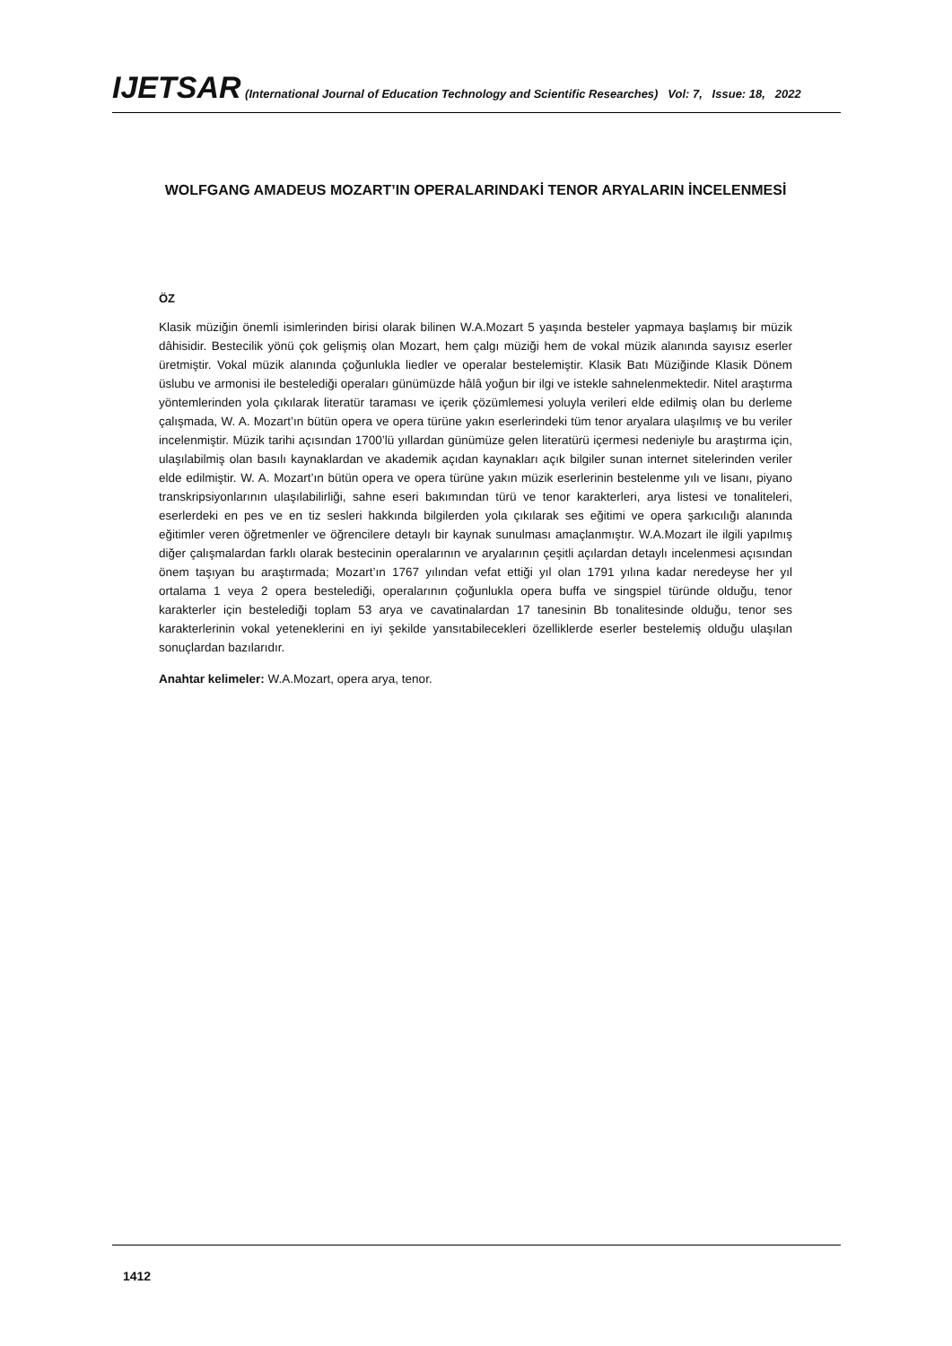IJETSAR (International Journal of Education Technology and Scientific Researches) Vol: 7, Issue: 18, 2022
WOLFGANG AMADEUS MOZART’IN OPERALARINDAKİ TENOR ARYALARIN İNCELENMESİ
ÖZ
Klasik müziğin önemli isimlerinden birisi olarak bilinen W.A.Mozart 5 yaşında besteler yapmaya başlamış bir müzik dâhisidir. Bestecilik yönü çok gelişmiş olan Mozart, hem çalgı müziği hem de vokal müzik alanında sayısız eserler üretmiştir. Vokal müzik alanında çoğunlukla liedler ve operalar bestelemiştir. Klasik Batı Müziğinde Klasik Dönem üslubu ve armonisi ile bestelediği operaları günümüzde hâlâ yoğun bir ilgi ve istekle sahnelenmektedir. Nitel araştırma yöntemlerinden yola çıkılarak literatür taraması ve içerik çözümlemesi yoluyla verileri elde edilmiş olan bu derleme çalışmada, W. A. Mozart’ın bütün opera ve opera türüne yakın eserlerindeki tüm tenor aryalara ulaşılmış ve bu veriler incelenmiştir. Müzik tarihi açısından 1700’lü yıllardan günümüze gelen literatürü içermesi nedeniyle bu araştırma için, ulaşılabilmiş olan basılı kaynaklardan ve akademik açıdan kaynakları açık bilgiler sunan internet sitelerinden veriler elde edilmiştir. W. A. Mozart’ın bütün opera ve opera türüne yakın müzik eserlerinin bestelenme yılı ve lisanı, piyano transkripsiyonlarının ulaşılabilirliği, sahne eseri bakımından türü ve tenor karakterleri, arya listesi ve tonaliteleri, eserlerdeki en pes ve en tiz sesleri hakkında bilgilerden yola çıkılarak ses eğitimi ve opera şarkıcılığı alanında eğitimler veren öğretmenler ve öğrencilere detaylı bir kaynak sunulması amaçlanmıştır. W.A.Mozart ile ilgili yapılmış diğer çalışmalardan farklı olarak bestecinin operalarının ve aryalarının çeşitli açılardan detaylı incelenmesi açısından önem taşıyan bu araştırmada; Mozart’ın 1767 yılından vefat ettiği yıl olan 1791 yılına kadar neredeyse her yıl ortalama 1 veya 2 opera bestelediği, operalarının çoğunlukla opera buffa ve singspiel türünde olduğu, tenor karakterler için bestelediği toplam 53 arya ve cavatinalardan 17 tanesinin Bb tonalitesinde olduğu, tenor ses karakterlerinin vokal yeteneklerini en iyi şekilde yansıtabilecekleri özelliklerde eserler bestelemiş olduğu ulaşılan sonuçlardan bazılarıdır.
Anahtar kelimeler: W.A.Mozart, opera arya, tenor.
1412